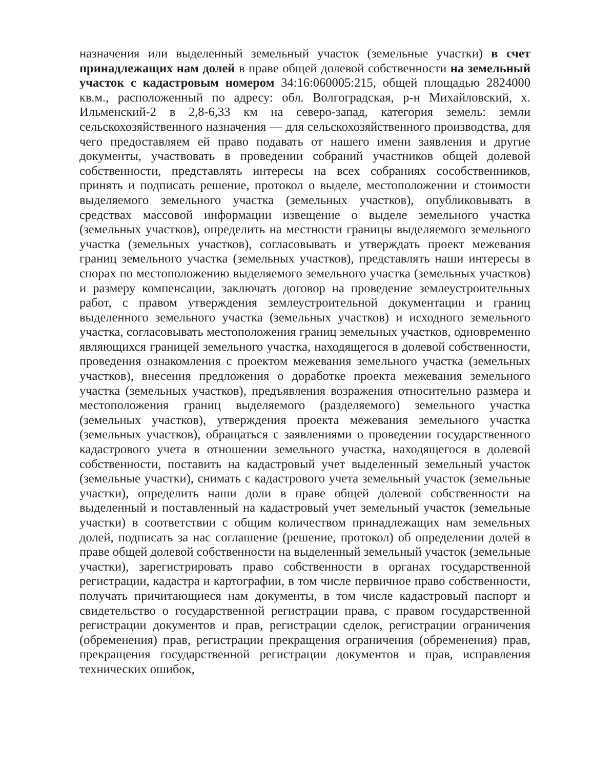назначения или выделенный земельный участок (земельные участки) в счет принадлежащих нам долей в праве общей долевой собственности на земельный участок с кадастровым номером 34:16:060005:215, общей площадью 2824000 кв.м., расположенный по адресу: обл. Волгоградская, р-н Михайловский, х. Ильменский-2 в 2,8-6,33 км на северо-запад, категория земель: земли сельскохозяйственного назначения — для сельскохозяйственного производства, для чего предоставляем ей право подавать от нашего имени заявления и другие документы, участвовать в проведении собраний участников общей долевой собственности, представлять интересы на всех собраниях сособственников, принять и подписать решение, протокол о выделе, местоположении и стоимости выделяемого земельного участка (земельных участков), опубликовывать в средствах массовой информации извещение о выделе земельного участка (земельных участков), определить на местности границы выделяемого земельного участка (земельных участков), согласовывать и утверждать проект межевания границ земельного участка (земельных участков), представлять наши интересы в спорах по местоположению выделяемого земельного участка (земельных участков) и размеру компенсации, заключать договор на проведение землеустроительных работ, с правом утверждения землеустроительной документации и границ выделенного земельного участка (земельных участков) и исходного земельного участка, согласовывать местоположения границ земельных участков, одновременно являющихся границей земельного участка, находящегося в долевой собственности, проведения ознакомления с проектом межевания земельного участка (земельных участков), внесения предложения о доработке проекта межевания земельного участка (земельных участков), предъявления возражения относительно размера и местоположения границ выделяемого (разделяемого) земельного участка (земельных участков), утверждения проекта межевания земельного участка (земельных участков), обращаться с заявлениями о проведении государственного кадастрового учета в отношении земельного участка, находящегося в долевой собственности, поставить на кадастровый учет выделенный земельный участок (земельные участки), снимать с кадастрового учета земельный участок (земельные участки), определить наши доли в праве общей долевой собственности на выделенный и поставленный на кадастровый учет земельный участок (земельные участки) в соответствии с общим количеством принадлежащих нам земельных долей, подписать за нас соглашение (решение, протокол) об определении долей в праве общей долевой собственности на выделенный земельный участок (земельные участки), зарегистрировать право собственности в органах государственной регистрации, кадастра и картографии, в том числе первичное право собственности, получать причитающиеся нам документы, в том числе кадастровый паспорт и свидетельство о государственной регистрации права, с правом государственной регистрации документов и прав, регистрации сделок, регистрации ограничения (обременения) прав, регистрации прекращения ограничения (обременения) прав, прекращения государственной регистрации документов и прав, исправления технических ошибок,